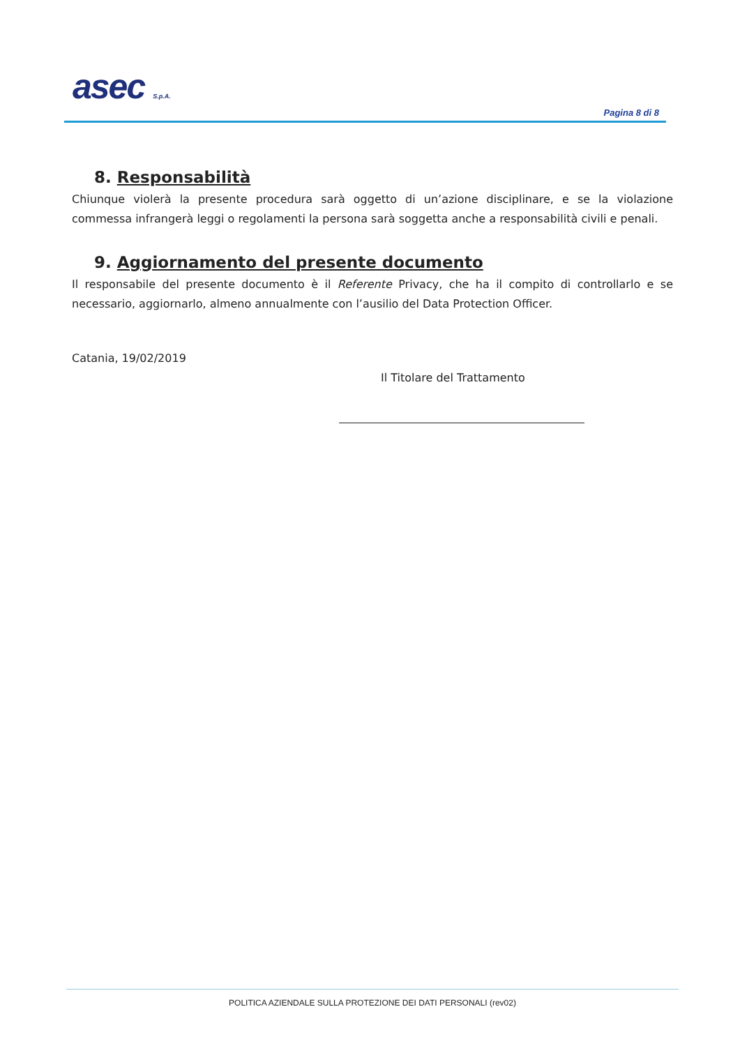asec S.p.A.
Pagina 8 di 8
8. Responsabilità
Chiunque violerà la presente procedura sarà oggetto di un’azione disciplinare, e se la violazione commessa infrangerà leggi o regolamenti la persona sarà soggetta anche a responsabilità civili e penali.
9. Aggiornamento del presente documento
Il responsabile del presente documento è il Referente Privacy, che ha il compito di controllarlo e se necessario, aggiornarlo, almeno annualmente con l’ausilio del Data Protection Officer.
Catania, 19/02/2019
Il Titolare del Trattamento
POLITICA AZIENDALE SULLA PROTEZIONE DEI DATI PERSONALI (rev02)